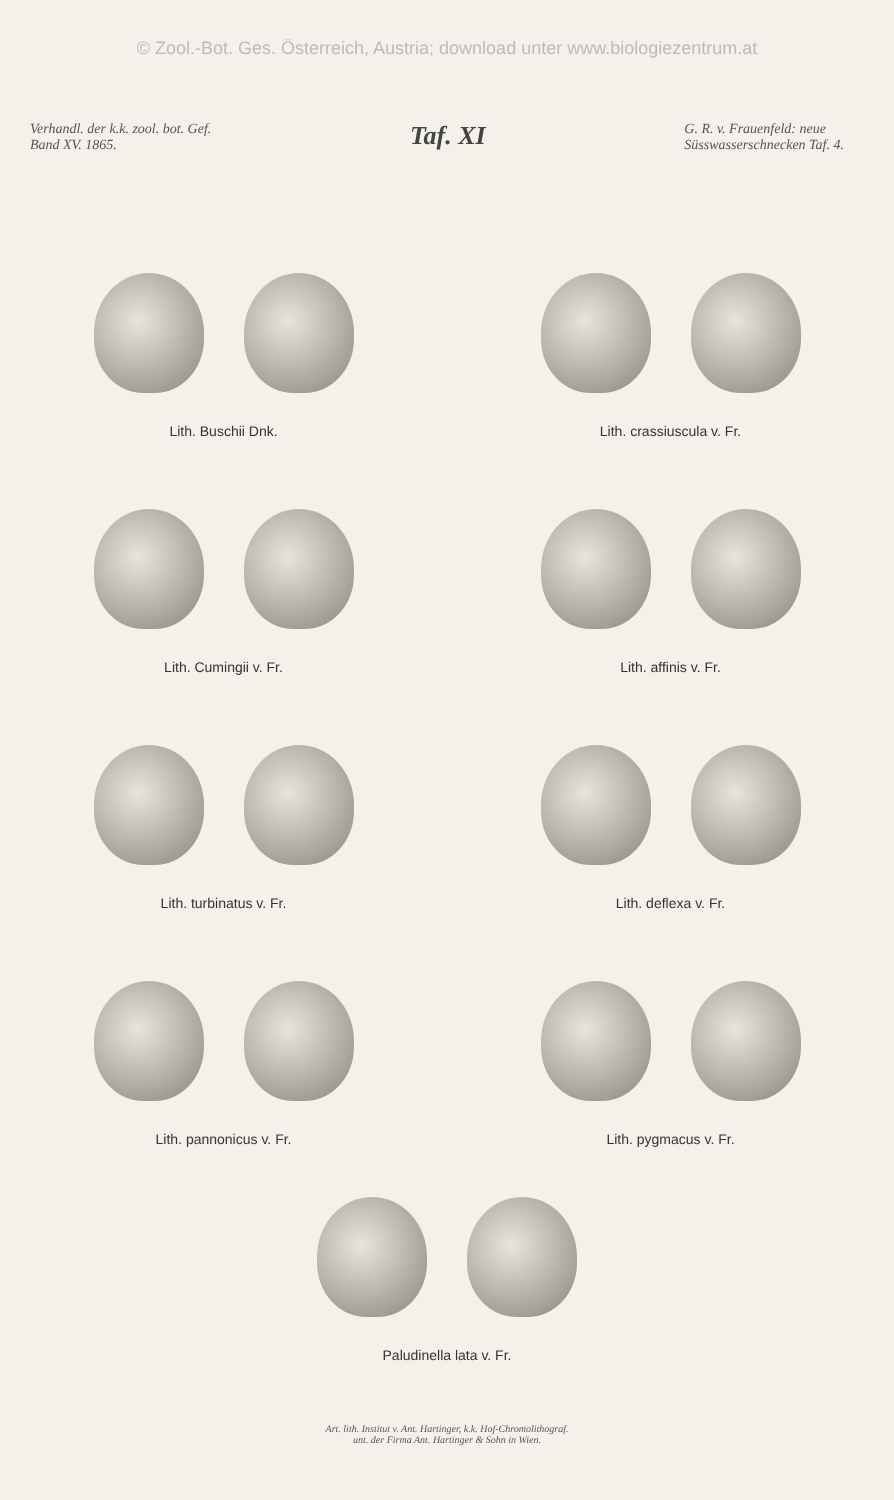© Zool.-Bot. Ges. Österreich, Austria; download unter www.biologiezentrum.at
Verhandl. der k.k. zool. bot. Gef.
Band XV. 1865.
Taf. XI
G. R. v. Frauenfeld: neue
Süsswasserschnecken Taf. 4.
Lith. Buschii Dnk. Lith. crassiuscula v. Fr.
Lith. Cumingii v. Fr. Lith. affinis v. Fr.
Lith. turbinatus v. Fr. Lith. deflexa v. Fr.
Lith. pannonicus v. Fr. Lith. pygmacus v. Fr.
Paludinella lata v. Fr.
Art. lith. Institut v. Ant. Hartinger, k.k. Hof-Chromolithograf.
unt. der Firma Ant. Hartinger & Sohn in Wien.